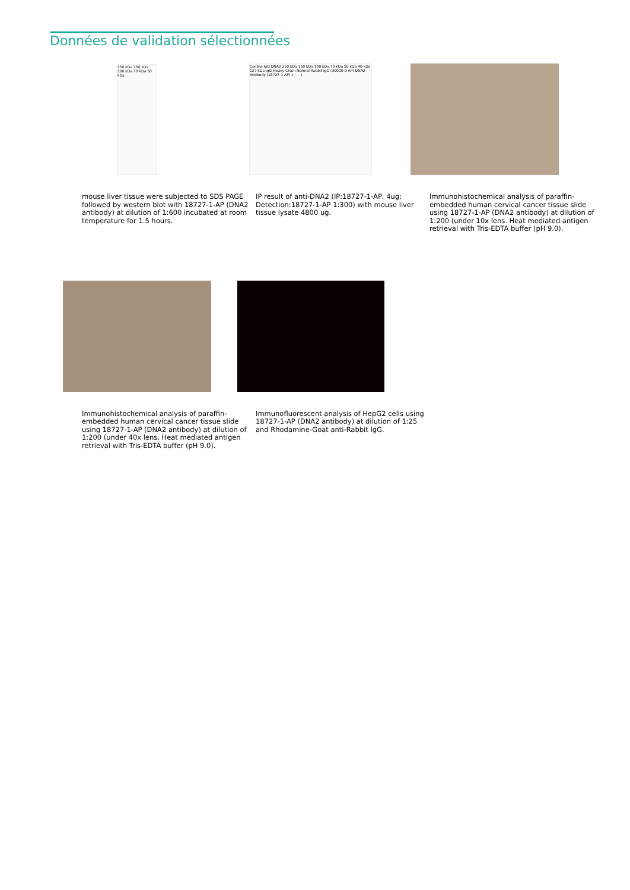Données de validation sélectionnées
250 kDa 150 kDa 100 kDa 70 kDa 50 kDa
mouse liver tissue were subjected to SDS PAGE followed by western blot with 18727-1-AP (DNA2 antibody) at dilution of 1:600 incubated at room temperature for 1.5 hours.
Control IgG DNA2 250 kDa 150 kDa 100 kDa 70 kDa 50 kDa 40 kDa 127 kDa IgG Heavy Chain Normal Rabbit IgG (30000-0-AP) DNA2 Antibody (18727-1-AP) + - - +
IP result of anti-DNA2 (IP:18727-1-AP, 4ug; Detection:18727-1-AP 1:300) with mouse liver tissue lysate 4800 ug.
Immunohistochemical analysis of paraffin-embedded human cervical cancer tissue slide using 18727-1-AP (DNA2 antibody) at dilution of 1:200 (under 10x lens. Heat mediated antigen retrieval with Tris-EDTA buffer (pH 9.0).
Immunohistochemical analysis of paraffin-embedded human cervical cancer tissue slide using 18727-1-AP (DNA2 antibody) at dilution of 1:200 (under 40x lens. Heat mediated antigen retrieval with Tris-EDTA buffer (pH 9.0).
Immunofluorescent analysis of HepG2 cells using 18727-1-AP (DNA2 antibody) at dilution of 1:25 and Rhodamine-Goat anti-Rabbit IgG.